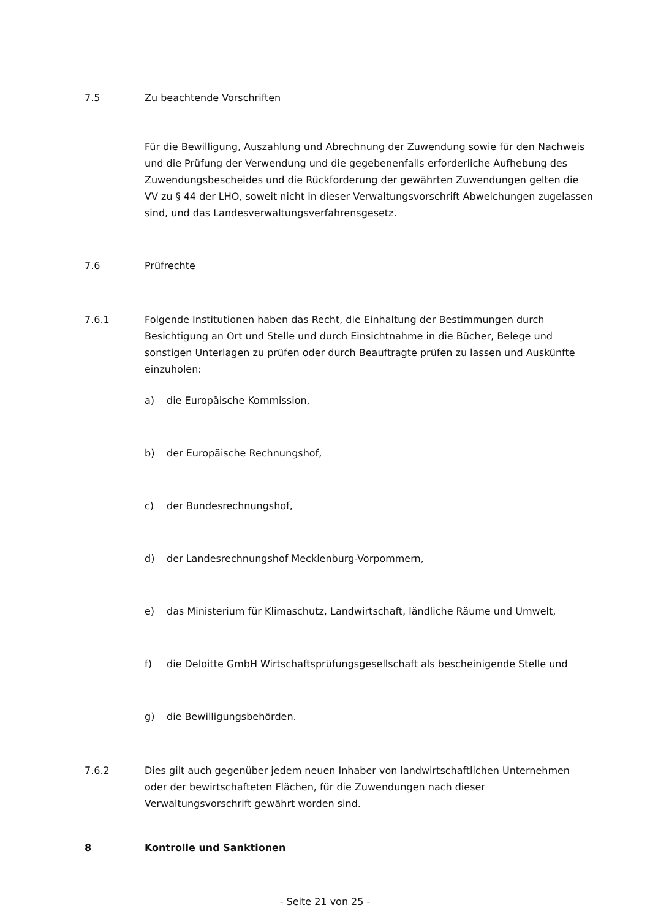7.5 Zu beachtende Vorschriften
Für die Bewilligung, Auszahlung und Abrechnung der Zuwendung sowie für den Nachweis und die Prüfung der Verwendung und die gegebenenfalls erforderliche Aufhebung des Zuwendungsbescheides und die Rückforderung der gewährten Zuwendungen gelten die VV zu § 44 der LHO, soweit nicht in dieser Verwaltungsvorschrift Abweichungen zugelassen sind, und das Landesverwaltungsverfahrensgesetz.
7.6 Prüfrechte
7.6.1 Folgende Institutionen haben das Recht, die Einhaltung der Bestimmungen durch Besichtigung an Ort und Stelle und durch Einsichtnahme in die Bücher, Belege und sonstigen Unterlagen zu prüfen oder durch Beauftragte prüfen zu lassen und Auskünfte einzuholen:
a) die Europäische Kommission,
b) der Europäische Rechnungshof,
c) der Bundesrechnungshof,
d) der Landesrechnungshof Mecklenburg-Vorpommern,
e) das Ministerium für Klimaschutz, Landwirtschaft, ländliche Räume und Umwelt,
f) die Deloitte GmbH Wirtschaftsprüfungsgesellschaft als bescheinigende Stelle und
g) die Bewilligungsbehörden.
7.6.2 Dies gilt auch gegenüber jedem neuen Inhaber von landwirtschaftlichen Unternehmen oder der bewirtschafteten Flächen, für die Zuwendungen nach dieser Verwaltungsvorschrift gewährt worden sind.
8 Kontrolle und Sanktionen
- Seite 21 von 25 -